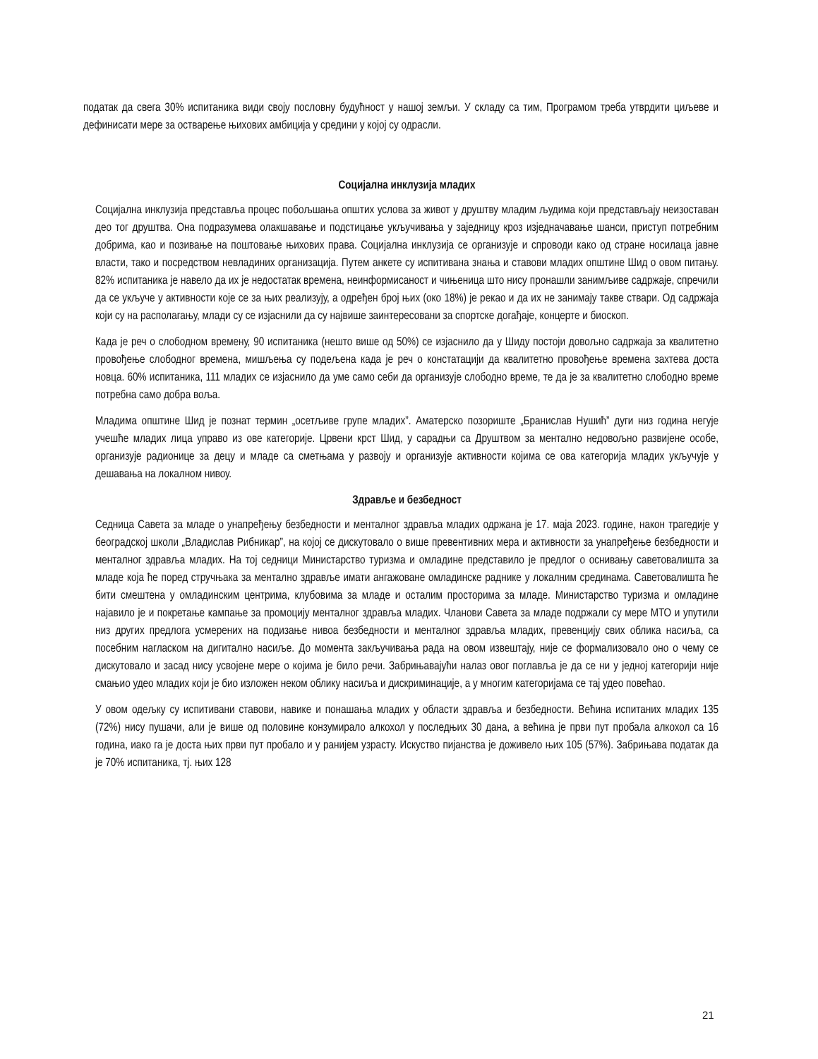податак да свега 30% испитаника види своју пословну будућност у нашој земљи. У складу са тим, Програмом треба утврдити циљеве и дефинисати мере за остварење њихових амбиција у средини у којој су одрасли.
Социјална инклузија младих
Социјална инклузија представља процес побољшања општих услова за живот у друштву младим људима који представљају неизоставан део тог друштва. Она подразумева олакшавање и подстицање укључивања у заједницу кроз изједначавање шанси, приступ потребним добрима, као и позивање на поштовање њихових права. Социјална инклузија се организује и спроводи како од стране носилаца јавне власти, тако и посредством невладиних организација. Путем анкете су испитивана знања и ставови младих општине Шид о овом питању. 82% испитаника је навело да их је недостатак времена, неинформисаност и чињеница што нису пронашли занимљиве садржаје, спречили да се укључе у активности које се за њих реализују, а одређен број њих (око 18%) је рекао и да их не занимају такве ствари. Од садржаја који су на располагању, млади су се изјаснили да су највише заинтересовани за спортске догађаје, концерте и биоскоп.
Када је реч о слободном времену, 90 испитаника (нешто више од 50%) се изјаснило да у Шиду постоји довољно садржаја за квалитетно провођење слободног времена, мишљења су подељена када је реч о констатацији да квалитетно провођење времена захтева доста новца. 60% испитаника, 111 младих се изјаснило да уме само себи да организује слободно време, те да је за квалитетно слободно време потребна само добра воља.
Младима општине Шид је познат термин „осетљиве групе младих”. Аматерско позориште „Бранислав Нушић” дуги низ година негује учешће младих лица управо из ове категорије. Црвени крст Шид, у сарадњи са Друштвом за ментално недовољно развијене особе, организује радионице за децу и младе са сметњама у развоју и организује активности којима се ова категорија младих укључује у дешавања на локалном нивоу.
Здравље и безбедност
Седница Савета за младе о унапређењу безбедности и менталног здравља младих одржана је 17. маја 2023. године, након трагедије у београдској школи „Владислав Рибникар”, на којој се дискутовало о више превентивних мера и активности за унапређење безбедности и менталног здравља младих. На тој седници Министарство туризма и омладине представило је предлог о оснивању саветовалишта за младе која ће поред стручњака за ментално здравље имати ангажоване омладинске раднике у локалним срединама. Саветовалишта ће бити смештена у омладинским центрима, клубовима за младе и осталим просторима за младе. Министарство туризма и омладине најавило је и покретање кампање за промоцију менталног здравља младих. Чланови Савета за младе подржали су мере МТО и упутили низ других предлога усмерених на подизање нивоа безбедности и менталног здравља младих, превенцију свих облика насиља, са посебним нагласком на дигитално насиље. До момента закључивања рада на овом извештају, није се формализовало оно о чему се дискутовало и засад нису усвојене мере о којима је било речи. Забрињавајући налаз овог поглавља је да се ни у једној категорији није смањио удео младих који је био изложен неком облику насиља и дискриминације, а у многим категоријама се тај удео повећао.
У овом одељку су испитивани ставови, навике и понашања младих у области здравља и безбедности. Већина испитаних младих 135 (72%) нису пушачи, али је више од половине конзумирало алкохол у последњих 30 дана, а већина је први пут пробала алкохол са 16 година, иако га је доста њих први пут пробало и у ранијем узрасту. Искуство пијанства је доживело њих 105 (57%). Забрињава податак да је 70% испитаника, тј. њих 128
21